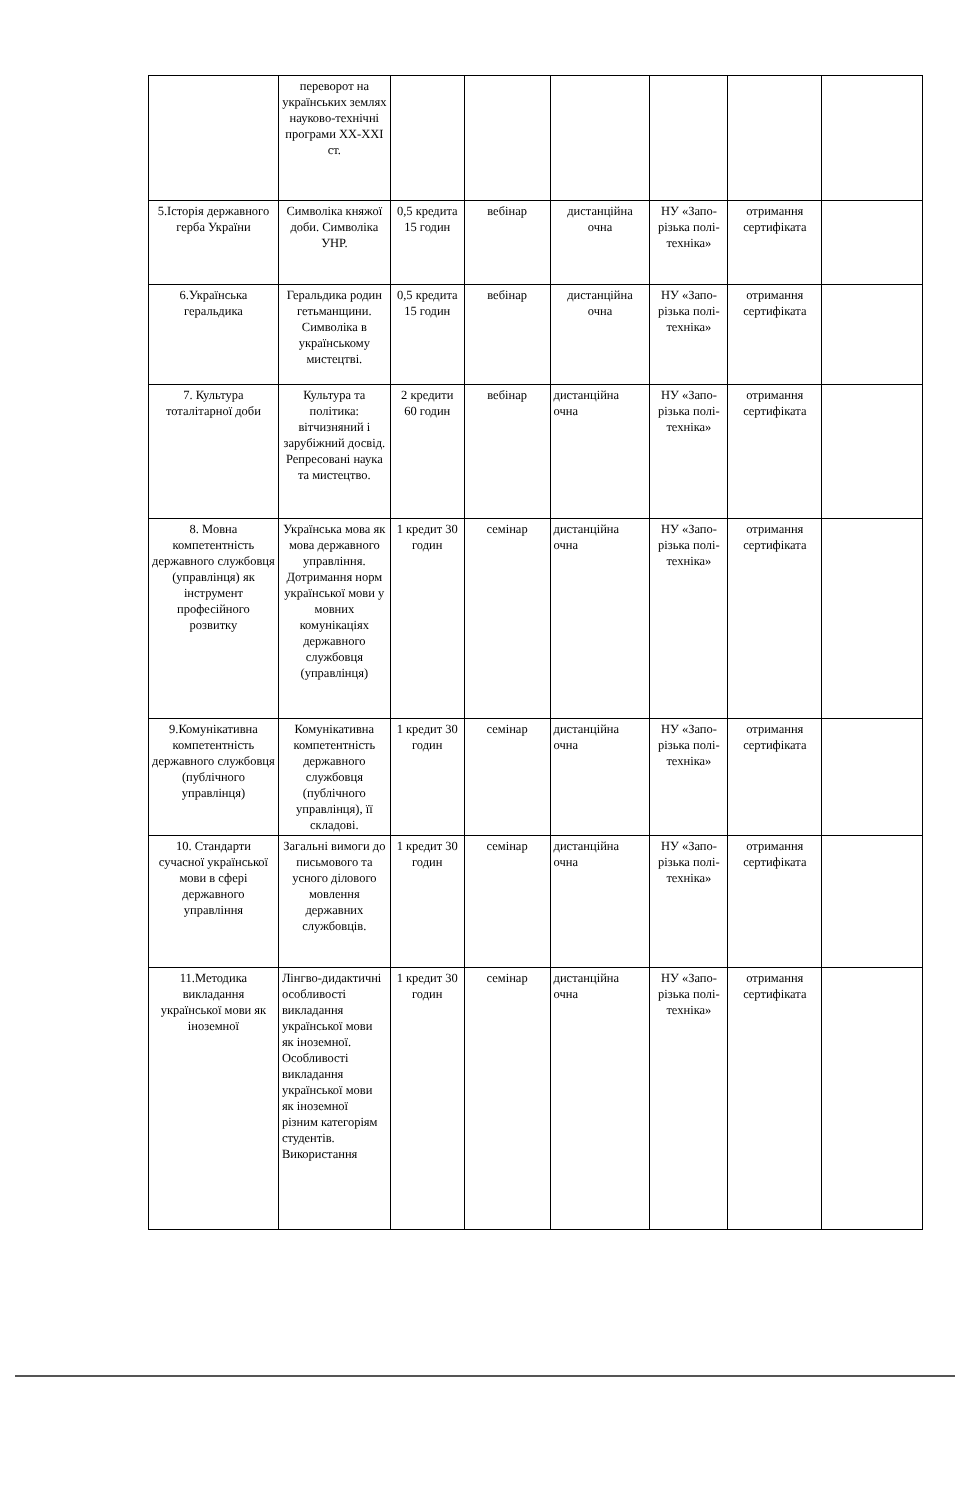| | переворот на українських землях науково-технічні програми XX-XXI ст. | | | | | | |
| 5.Історія державного герба України | Символіка княжої доби. Символіка УНР. | 0,5 кредита 15 годин | вебінар | дистанційна очна | НУ «Запо-різька полі-техніка» | отримання сертифіката | |
| 6.Українська геральдика | Геральдика родин гетьманщини. Символіка в українському мистецтві. | 0,5 кредита 15 годин | вебінар | дистанційна очна | НУ «Запо-різька полі-техніка» | отримання сертифіката | |
| 7. Культура тоталітарної доби | Культура та політика: вітчизняний і зарубіжний досвід. Репресовані наука та мистецтво. | 2 кредити 60 годин | вебінар | дистанційна очна | НУ «Запо-різька полі-техніка» | отримання сертифіката | |
| 8. Мовна компетентність державного службовця (управлінця) як інструмент професійного розвитку | Українська мова як мова державного управління. Дотримання норм української мови у мовних комунікаціях державного службовця (управлінця) | 1 кредит 30 годин | семінар | дистанційна очна | НУ «Запо-різька полі-техніка» | отримання сертифіката | |
| 9.Комунікативна компетентність державного службовця (публічного управлінця) | Комунікативна компетентність державного службовця (публічного управлінця), її складові. | 1 кредит 30 годин | семінар | дистанційна очна | НУ «Запо-різька полі-техніка» | отримання сертифіката | |
| 10. Стандарти сучасної української мови в сфері державного управління | Загальні вимоги до письмового та усного ділового мовлення державних службовців. | 1 кредит 30 годин | семінар | дистанційна очна | НУ «Запо-різька полі-техніка» | отримання сертифіката | |
| 11.Методика викладання української мови як іноземної | Лінгво-дидактичні особливості викладання української мови як іноземної. Особливості викладання української мови як іноземної різним категоріям студентів. Використання | 1 кредит 30 годин | семінар | дистанційна очна | НУ «Запо-різька полі-техніка» | отримання сертифіката | |